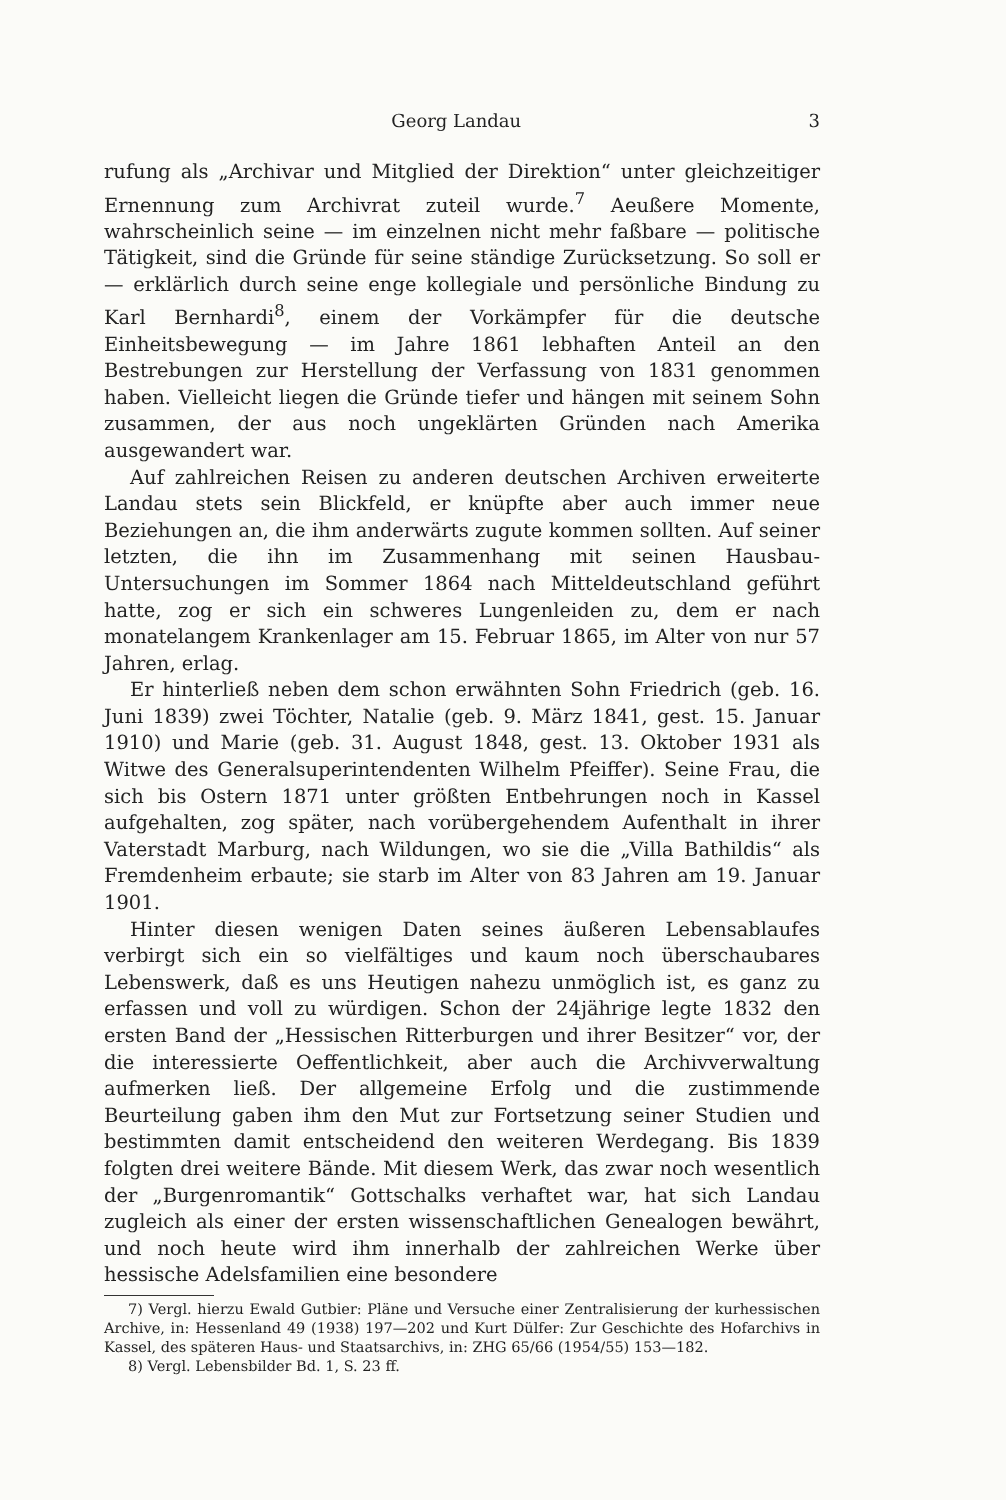Georg Landau 3
rufung als „Archivar und Mitglied der Direktion“ unter gleichzeitiger Ernennung zum Archivrat zuteil wurde.<sup>7</sup> Aeußere Momente, wahrscheinlich seine — im einzelnen nicht mehr faßbare — politische Tätigkeit, sind die Gründe für seine ständige Zurücksetzung. So soll er — erklärlich durch seine enge kollegiale und persönliche Bindung zu Karl Bernhardi<sup>8</sup>, einem der Vorkämpfer für die deutsche Einheitsbewegung — im Jahre 1861 lebhaften Anteil an den Bestrebungen zur Herstellung der Verfassung von 1831 genommen haben. Vielleicht liegen die Gründe tiefer und hängen mit seinem Sohn zusammen, der aus noch ungeklärten Gründen nach Amerika ausgewandert war.
Auf zahlreichen Reisen zu anderen deutschen Archiven erweiterte Landau stets sein Blickfeld, er knüpfte aber auch immer neue Beziehungen an, die ihm anderwärts zugute kommen sollten. Auf seiner letzten, die ihn im Zusammenhang mit seinen Hausbau-Untersuchungen im Sommer 1864 nach Mitteldeutschland geführt hatte, zog er sich ein schweres Lungenleiden zu, dem er nach monatelangem Krankenlager am 15. Februar 1865, im Alter von nur 57 Jahren, erlag.
Er hinterließ neben dem schon erwähnten Sohn Friedrich (geb. 16. Juni 1839) zwei Töchter, Natalie (geb. 9. März 1841, gest. 15. Januar 1910) und Marie (geb. 31. August 1848, gest. 13. Oktober 1931 als Witwe des Generalsuperintendenten Wilhelm Pfeiffer). Seine Frau, die sich bis Ostern 1871 unter größten Entbehrungen noch in Kassel aufgehalten, zog später, nach vorübergehendem Aufenthalt in ihrer Vaterstadt Marburg, nach Wildungen, wo sie die „Villa Bathildis“ als Fremdenheim erbaute; sie starb im Alter von 83 Jahren am 19. Januar 1901.
Hinter diesen wenigen Daten seines äußeren Lebensablaufes verbirgt sich ein so vielfältiges und kaum noch überschaubares Lebenswerk, daß es uns Heutigen nahezu unmöglich ist, es ganz zu erfassen und voll zu würdigen. Schon der 24jährige legte 1832 den ersten Band der „Hessischen Ritterburgen und ihrer Besitzer“ vor, der die interessierte Oeffentlichkeit, aber auch die Archivverwaltung aufmerken ließ. Der allgemeine Erfolg und die zustimmende Beurteilung gaben ihm den Mut zur Fortsetzung seiner Studien und bestimmten damit entscheidend den weiteren Werdegang. Bis 1839 folgten drei weitere Bände. Mit diesem Werk, das zwar noch wesentlich der „Burgenromantik“ Gottschalks verhaftet war, hat sich Landau zugleich als einer der ersten wissenschaftlichen Genealogen bewährt, und noch heute wird ihm innerhalb der zahlreichen Werke über hessische Adelsfamilien eine besondere
7) Vergl. hierzu Ewald Gutbier: Pläne und Versuche einer Zentralisierung der kurhessischen Archive, in: Hessenland 49 (1938) 197—202 und Kurt Dülfer: Zur Geschichte des Hofarchivs in Kassel, des späteren Haus- und Staatsarchivs, in: ZHG 65/66 (1954/55) 153—182.
8) Vergl. Lebensbilder Bd. 1, S. 23 ff.